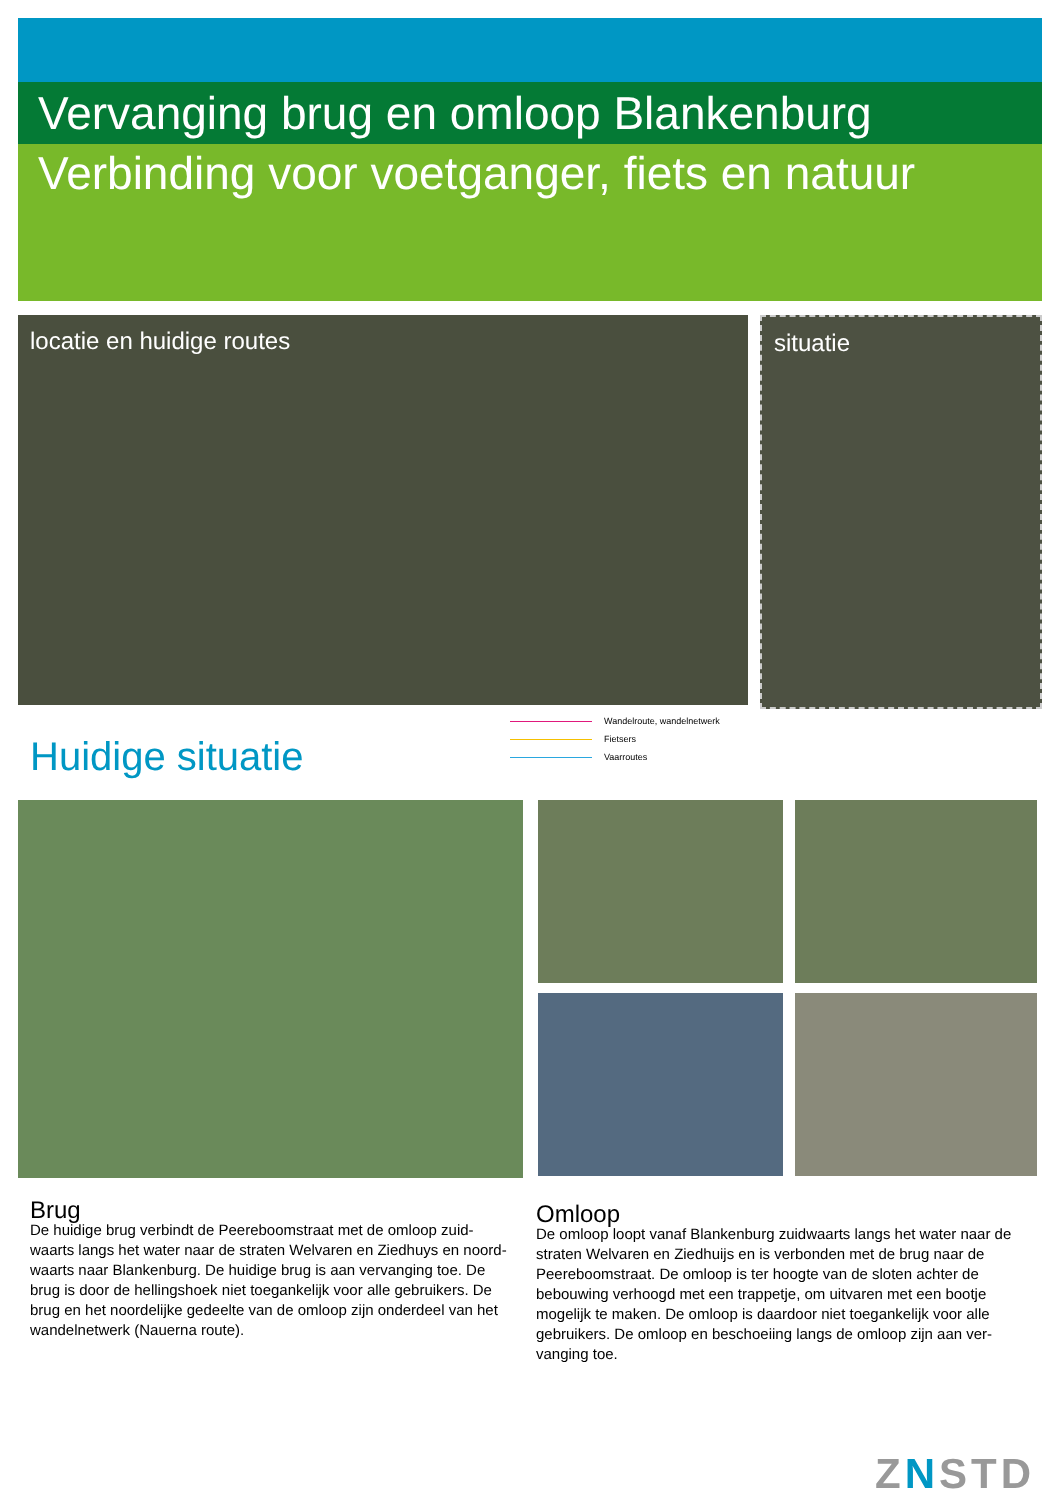Vervanging brug en omloop Blankenburg
Verbinding voor voetganger, fiets en natuur
locatie en huidige routes situatie
Huidige situatie
Wandelroute, wandelnetwerk
Fietsers
Vaarroutes
Brug
De huidige brug verbindt de Peereboomstraat met de omloop zuid-waarts langs het water naar de straten Welvaren en Ziedhuys en noord-waarts naar Blankenburg. De huidige brug is aan vervanging toe. De brug is door de hellingshoek niet toegankelijk voor alle gebruikers. De brug en het noordelijke gedeelte van de omloop zijn onderdeel van het wandelnetwerk (Nauerna route).
Omloop
De omloop loopt vanaf Blankenburg zuidwaarts langs het water naar de straten Welvaren en Ziedhuijs en is verbonden met de brug naar de Peereboomstraat. De omloop is ter hoogte van de sloten achter de bebouwing verhoogd met een trappetje, om uitvaren met een bootje mogelijk te maken. De omloop is daardoor niet toegankelijk voor alle gebruikers. De omloop en beschoeiing langs de omloop zijn aan ver-vanging toe.
ZNSTD